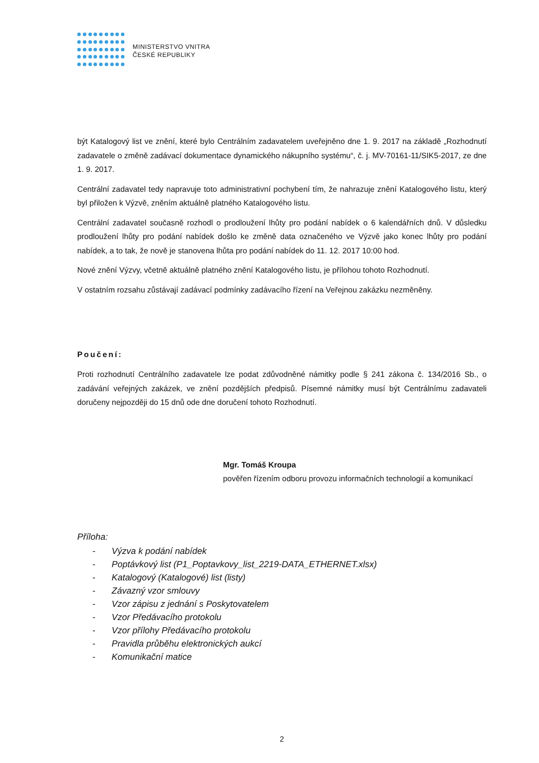MINISTERSTVO VNITRA
ČESKÉ REPUBLIKY
být Katalogový list ve znění, které bylo Centrálním zadavatelem uveřejněno dne 1. 9. 2017 na základě „Rozhodnutí zadavatele o změně zadávací dokumentace dynamického nákupního systému“, č. j. MV-70161-11/SIK5-2017, ze dne 1. 9. 2017.
Centrální zadavatel tedy napravuje toto administrativní pochybení tím, že nahrazuje znění Katalogového listu, který byl přiložen k Výzvě, zněním aktuálně platného Katalogového listu.
Centrální zadavatel současně rozhodl o prodloužení lhůty pro podání nabídek o 6 kalendářních dnů. V důsledku prodloužení lhůty pro podání nabídek došlo ke změně data označeného ve Výzvě jako konec lhůty pro podání nabídek, a to tak, že nově je stanovena lhůta pro podání nabídek do 11. 12. 2017 10:00 hod.
Nové znění Výzvy, včetně aktuálně platného znění Katalogového listu, je přílohou tohoto Rozhodnutí.
V ostatním rozsahu zůstávají zadávací podmínky zadávacího řízení na Veřejnou zakázku nezměněny.
Poučení:
Proti rozhodnutí Centrálního zadavatele lze podat zdůvodněné námitky podle § 241 zákona č. 134/2016 Sb., o zadávání veřejných zakázek, ve znění pozdějších předpisů. Písemné námitky musí být Centrálnímu zadavateli doručeny nejpozději do 15 dnů ode dne doručení tohoto Rozhodnutí.
Mgr. Tomáš Kroupa
pověřen řízením odboru provozu informačních technologií a komunikací
Příloha:
- Výzva k podání nabídek
- Poptávkový list (P1_Poptavkovy_list_2219-DATA_ETHERNET.xlsx)
- Katalogový (Katalogové) list (listy)
- Závazný vzor smlouvy
- Vzor zápisu z jednání s Poskytovatelem
- Vzor Předávacího protokolu
- Vzor přílohy Předávacího protokolu
- Pravidla průběhu elektronických aukcí
- Komunikační matice
2